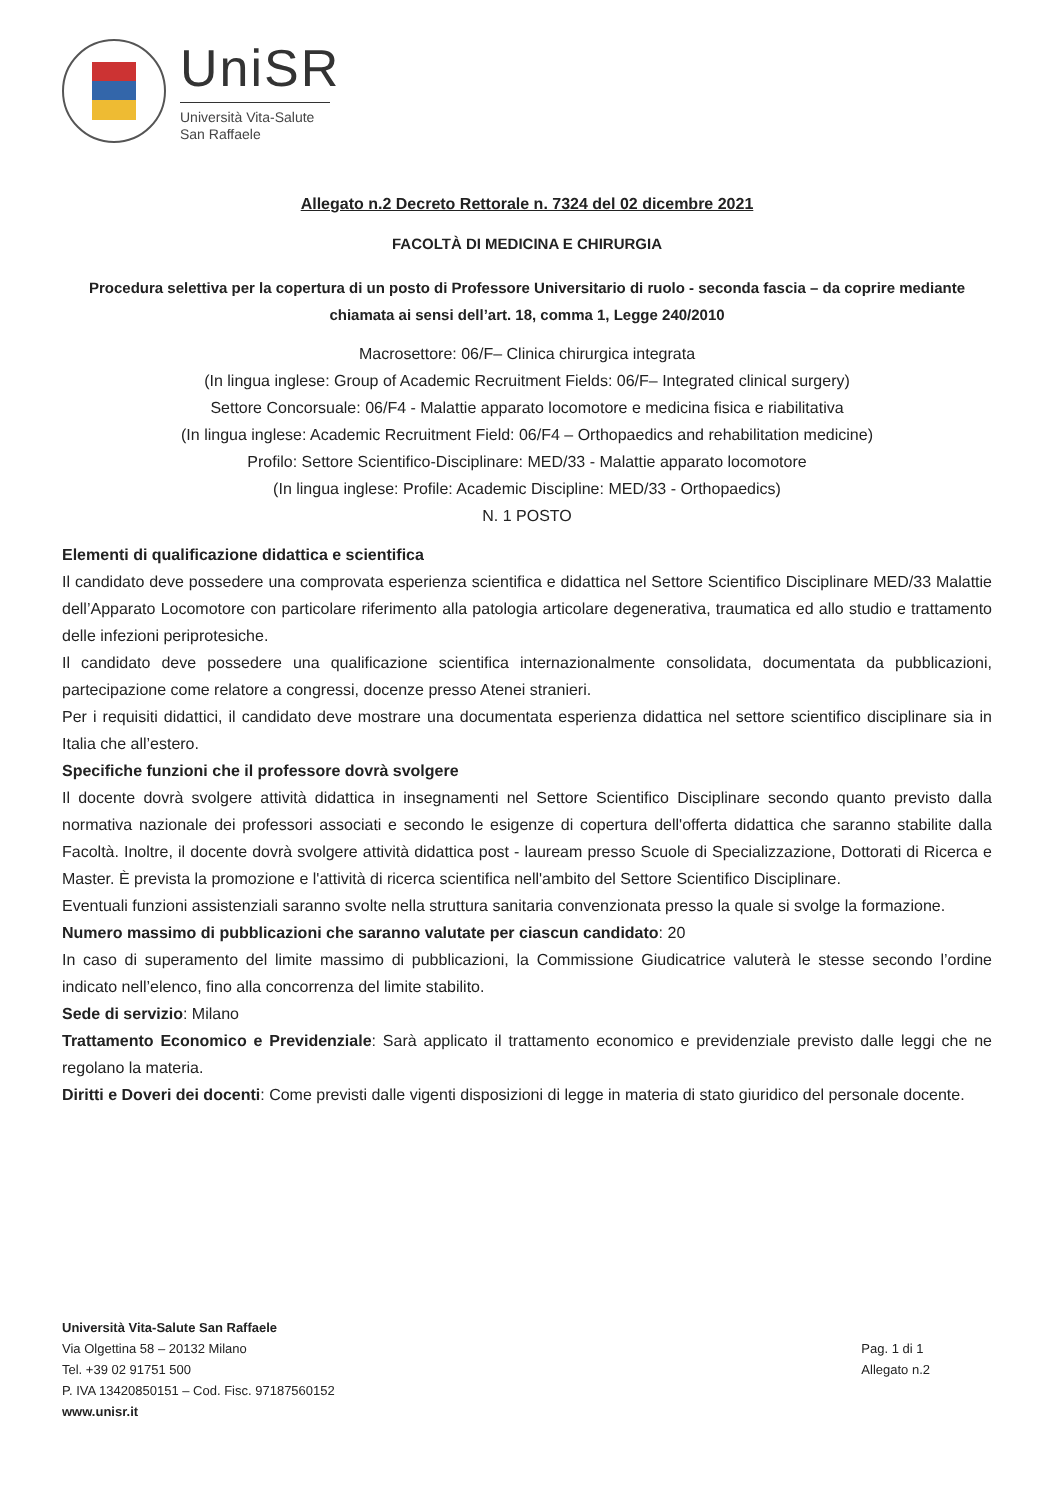UniSR
Università Vita-Salute
San Raffaele
Allegato n.2 Decreto Rettorale n. 7324 del 02 dicembre 2021
FACOLTÀ DI MEDICINA E CHIRURGIA
Procedura selettiva per la copertura di un posto di Professore Universitario di ruolo - seconda fascia – da coprire mediante chiamata ai sensi dell’art. 18, comma 1, Legge 240/2010
Macrosettore: 06/F– Clinica chirurgica integrata
(In lingua inglese: Group of Academic Recruitment Fields: 06/F– Integrated clinical surgery)
Settore Concorsuale: 06/F4 - Malattie apparato locomotore e medicina fisica e riabilitativa
(In lingua inglese: Academic Recruitment Field: 06/F4 – Orthopaedics and rehabilitation medicine)
Profilo: Settore Scientifico-Disciplinare: MED/33 - Malattie apparato locomotore
(In lingua inglese: Profile: Academic Discipline: MED/33 - Orthopaedics)
N. 1 POSTO
Elementi di qualificazione didattica e scientifica
Il candidato deve possedere una comprovata esperienza scientifica e didattica nel Settore Scientifico Disciplinare MED/33 Malattie dell’Apparato Locomotore con particolare riferimento alla patologia articolare degenerativa, traumatica ed allo studio e trattamento delle infezioni periprotesiche.
Il candidato deve possedere una qualificazione scientifica internazionalmente consolidata, documentata da pubblicazioni, partecipazione come relatore a congressi, docenze presso Atenei stranieri.
Per i requisiti didattici, il candidato deve mostrare una documentata esperienza didattica nel settore scientifico disciplinare sia in Italia che all’estero.
Specifiche funzioni che il professore dovrà svolgere
Il docente dovrà svolgere attività didattica in insegnamenti nel Settore Scientifico Disciplinare secondo quanto previsto dalla normativa nazionale dei professori associati e secondo le esigenze di copertura dell'offerta didattica che saranno stabilite dalla Facoltà. Inoltre, il docente dovrà svolgere attività didattica post - lauream presso Scuole di Specializzazione, Dottorati di Ricerca e Master. È prevista la promozione e l'attività di ricerca scientifica nell'ambito del Settore Scientifico Disciplinare.
Eventuali funzioni assistenziali saranno svolte nella struttura sanitaria convenzionata presso la quale si svolge la formazione.
Numero massimo di pubblicazioni che saranno valutate per ciascun candidato: 20
In caso di superamento del limite massimo di pubblicazioni, la Commissione Giudicatrice valuterà le stesse secondo l’ordine indicato nell’elenco, fino alla concorrenza del limite stabilito.
Sede di servizio: Milano
Trattamento Economico e Previdenziale: Sarà applicato il trattamento economico e previdenziale previsto dalle leggi che ne regolano la materia.
Diritti e Doveri dei docenti: Come previsti dalle vigenti disposizioni di legge in materia di stato giuridico del personale docente.
Università Vita-Salute San Raffaele
Via Olgettina 58 – 20132 Milano
Tel. +39 02 91751 500
P. IVA 13420850151 – Cod. Fisc. 97187560152
www.unisr.it
Pag. 1 di 1
Allegato n.2